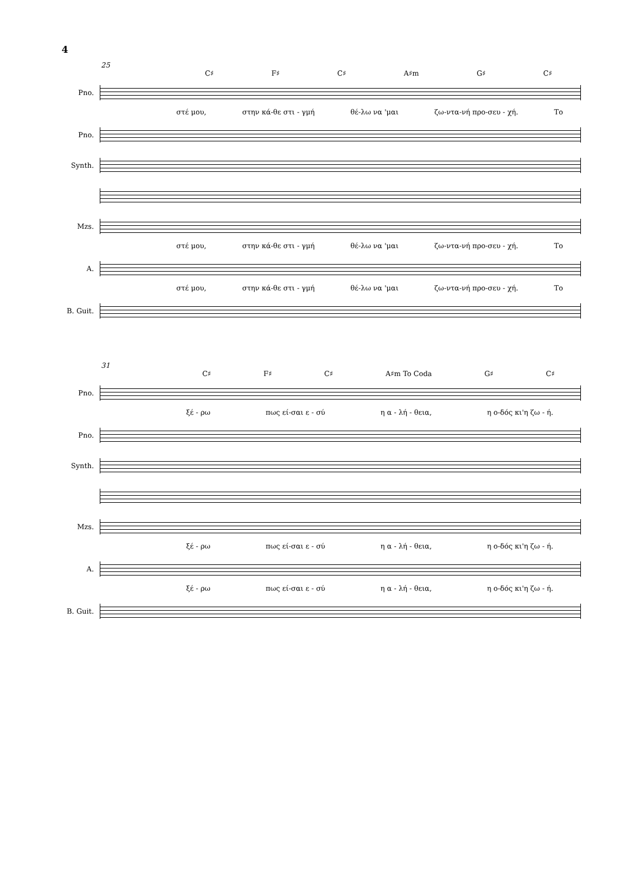4
25
C♯ F♯ C♯ A♯m G♯ C♯
Pno.
στέ μου, στην κά-θε στι - γμή θέ-λω να 'μαι ζω-ντα-νή προ-σευ - χή. Το
Pno.
Synth.
Mzs.
στέ μου, στην κά-θε στι - γμή θέ-λω να 'μαι ζω-ντα-νή προ-σευ - χή. Το
A.
στέ μου, στην κά-θε στι - γμή θέ-λω να 'μαι ζω-ντα-νή προ-σευ - χή. Το
B. Guit.
31
C♯ F♯ C♯ A♯m To Coda G♯ C♯
Pno.
ξέ - ρω πως εί-σαι ε - σύ η α - λή - θεια, η ο-δός κι'η ζω - ή.
Pno.
Synth.
Mzs.
ξέ - ρω πως εί-σαι ε - σύ η α - λή - θεια, η ο-δός κι'η ζω - ή.
A.
ξέ - ρω πως εί-σαι ε - σύ η α - λή - θεια, η ο-δός κι'η ζω - ή.
B. Guit.